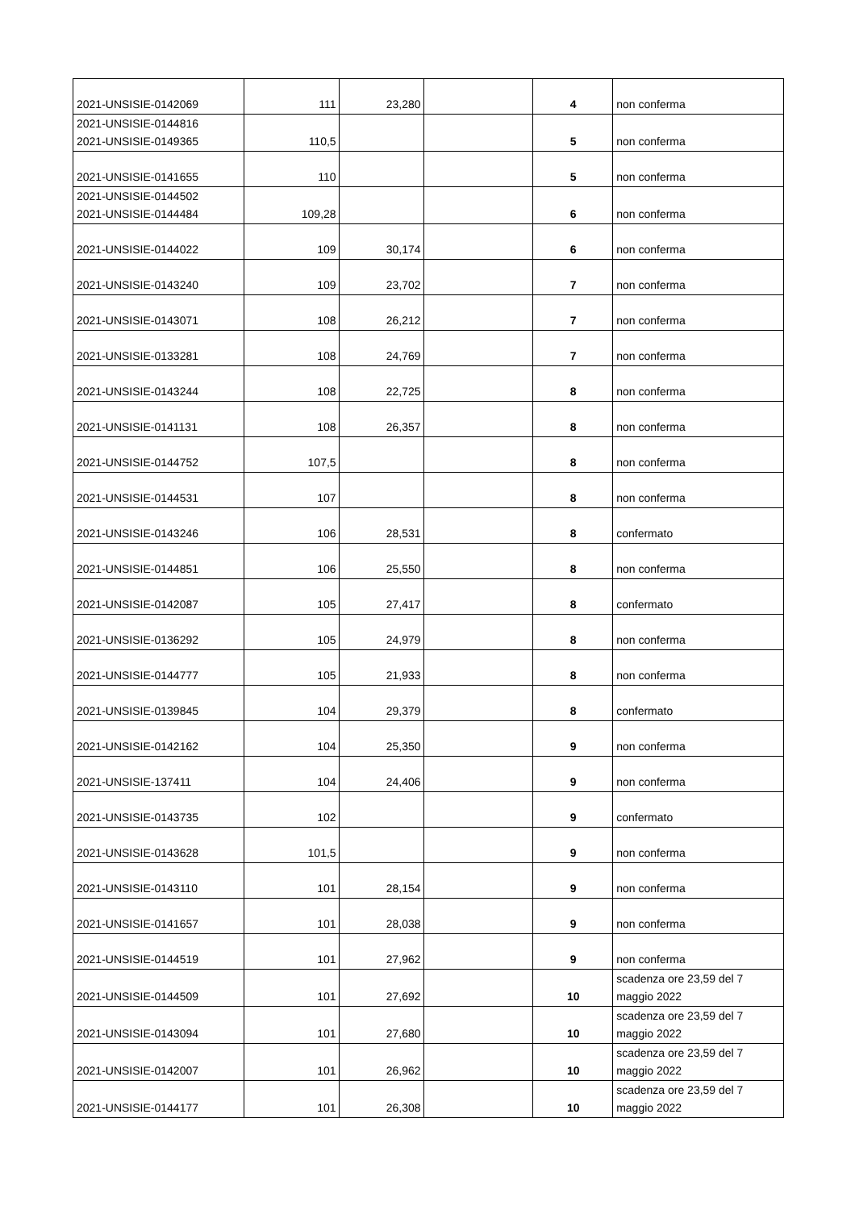| 2021-UNSISIE-0142069 | 111 | 23,280 | | 4 | non conferma |
| 2021-UNSISIE-0144816 2021-UNSISIE-0149365 | 110,5 | | | 5 | non conferma |
| 2021-UNSISIE-0141655 | 110 | | | 5 | non conferma |
| 2021-UNSISIE-0144502 2021-UNSISIE-0144484 | 109,28 | | | 6 | non conferma |
| 2021-UNSISIE-0144022 | 109 | 30,174 | | 6 | non conferma |
| 2021-UNSISIE-0143240 | 109 | 23,702 | | 7 | non conferma |
| 2021-UNSISIE-0143071 | 108 | 26,212 | | 7 | non conferma |
| 2021-UNSISIE-0133281 | 108 | 24,769 | | 7 | non conferma |
| 2021-UNSISIE-0143244 | 108 | 22,725 | | 8 | non conferma |
| 2021-UNSISIE-0141131 | 108 | 26,357 | | 8 | non conferma |
| 2021-UNSISIE-0144752 | 107,5 | | | 8 | non conferma |
| 2021-UNSISIE-0144531 | 107 | | | 8 | non conferma |
| 2021-UNSISIE-0143246 | 106 | 28,531 | | 8 | confermato |
| 2021-UNSISIE-0144851 | 106 | 25,550 | | 8 | non conferma |
| 2021-UNSISIE-0142087 | 105 | 27,417 | | 8 | confermato |
| 2021-UNSISIE-0136292 | 105 | 24,979 | | 8 | non conferma |
| 2021-UNSISIE-0144777 | 105 | 21,933 | | 8 | non conferma |
| 2021-UNSISIE-0139845 | 104 | 29,379 | | 8 | confermato |
| 2021-UNSISIE-0142162 | 104 | 25,350 | | 9 | non conferma |
| 2021-UNSISIE-137411 | 104 | 24,406 | | 9 | non conferma |
| 2021-UNSISIE-0143735 | 102 | | | 9 | confermato |
| 2021-UNSISIE-0143628 | 101,5 | | | 9 | non conferma |
| 2021-UNSISIE-0143110 | 101 | 28,154 | | 9 | non conferma |
| 2021-UNSISIE-0141657 | 101 | 28,038 | | 9 | non conferma |
| 2021-UNSISIE-0144519 | 101 | 27,962 | | 9 | non conferma |
| 2021-UNSISIE-0144509 | 101 | 27,692 | | 10 | scadenza ore 23,59 del 7 maggio 2022 |
| 2021-UNSISIE-0143094 | 101 | 27,680 | | 10 | scadenza ore 23,59 del 7 maggio 2022 |
| 2021-UNSISIE-0142007 | 101 | 26,962 | | 10 | scadenza ore 23,59 del 7 maggio 2022 |
| 2021-UNSISIE-0144177 | 101 | 26,308 | | 10 | scadenza ore 23,59 del 7 maggio 2022 |